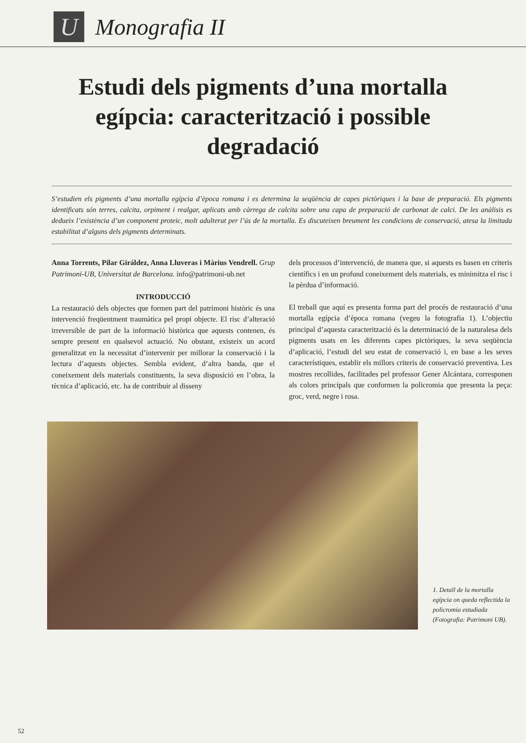U
Monografia II
Estudi dels pigments d’una mortalla egípcia: caracterització i possible degradació
S’estudien els pigments d’una mortalla egípcia d’època romana i es determina la seqüència de capes pictòriques i la base de preparació. Els pigments identificats són terres, calcita, orpiment i realgar, aplicats amb càrrega de calcita sobre una capa de preparació de carbonat de calci. De les anàlisis es dedueix l’existència d’un component proteic, molt adulterat per l’ús de la mortalla. Es discuteixen breument les condicions de conservació, atesa la limitada estabilitat d’alguns dels pigments determinats.
Anna Torrents, Pilar Giráldez, Anna Lluveras i Màrius Vendrell. Grup Patrimoni-UB, Universitat de Barcelona. info@patrimoni-ub.net
INTRODUCCIÓ
La restauració dels objectes que formen part del patrimoni històric és una intervenció freqüentment traumàtica pel propi objecte. El risc d’alteració irreversible de part de la informació històrica que aquests contenen, és sempre present en qualsevol actuació. No obstant, existeix un acord generalitzat en la necessitat d’intervenir per millorar la conservació i la lectura d’aquests objectes. Sembla evident, d’altra banda, que el coneixement dels materials constituents, la seva disposició en l’obra, la tècnica d’aplicació, etc. ha de contribuir al disseny
dels processos d’intervenció, de manera que, si aquests es basen en criteris científics i en un profund coneixement dels materials, es minimitza el risc i la pèrdua d’informació.
El treball que aquí es presenta forma part del procés de restauració d’una mortalla egípcia d’època romana (vegeu la fotografia 1). L’objectiu principal d’aquesta caracterització és la determinació de la naturalesa dels pigments usats en les diferents capes pictòriques, la seva seqüència d’aplicació, l’estudi del seu estat de conservació i, en base a les seves característiques, establir els millors criteris de conservació preventiva. Les mostres recollides, facilitades pel professor Gener Alcántara, corresponen als colors principals que conformen la policromia que presenta la peça: groc, verd, negre i rosa.
1. Detall de la mortalla egípcia on queda reflectida la policromia estudiada (Fotografia: Patrimoni UB).
52